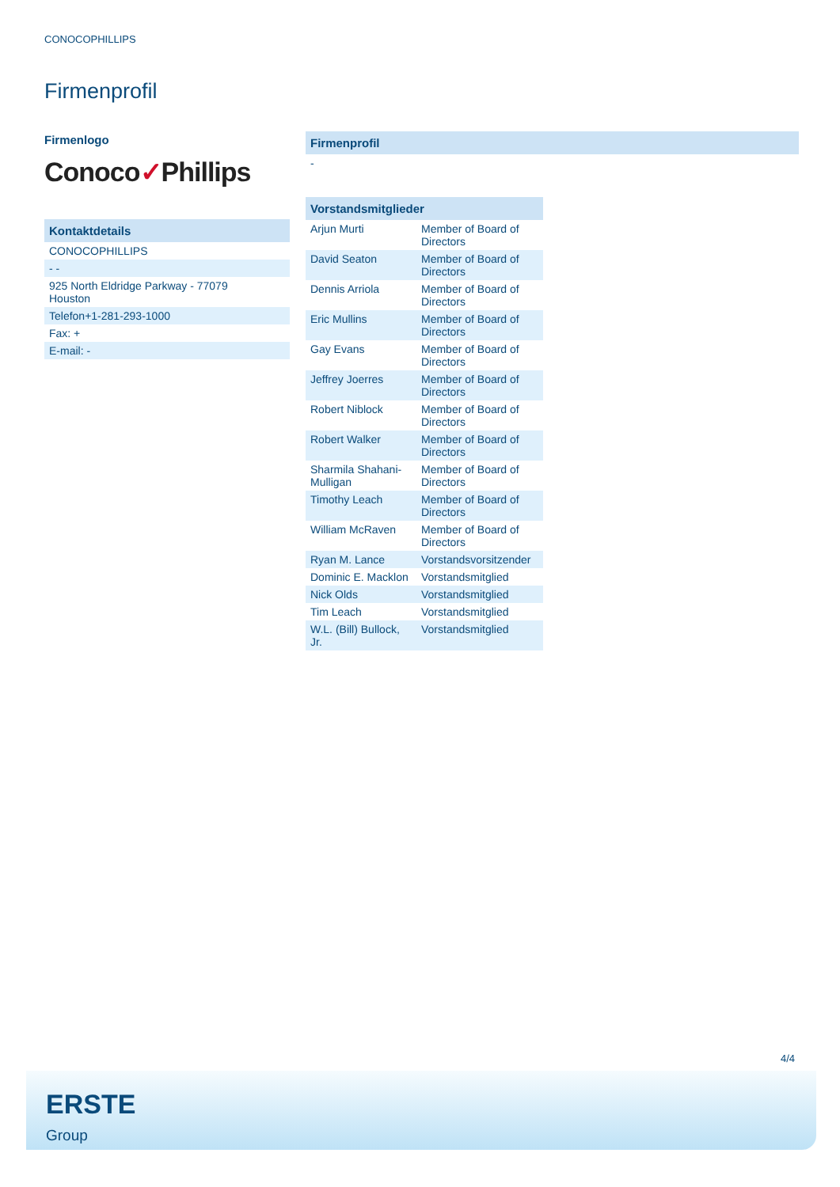CONOCOPHILLIPS
Firmenprofil
Firmenlogo
Conoco✓Phillips
| Kontaktdetails |
| --- |
| CONOCOPHILLIPS |
| - - |
| 925 North Eldridge Parkway - 77079 Houston |
| Telefon+1-281-293-1000 |
| Fax: + |
| E-mail: - |
| Firmenprofil |
| --- |
| - |
| Vorstandsmitglieder | |
| --- | --- |
| Arjun Murti | Member of Board of Directors |
| David Seaton | Member of Board of Directors |
| Dennis Arriola | Member of Board of Directors |
| Eric Mullins | Member of Board of Directors |
| Gay Evans | Member of Board of Directors |
| Jeffrey Joerres | Member of Board of Directors |
| Robert Niblock | Member of Board of Directors |
| Robert Walker | Member of Board of Directors |
| Sharmila Shahani-Mulligan | Member of Board of Directors |
| Timothy Leach | Member of Board of Directors |
| William McRaven | Member of Board of Directors |
| Ryan M. Lance | Vorstandsvorsitzender |
| Dominic E. Macklon | Vorstandsmitglied |
| Nick Olds | Vorstandsmitglied |
| Tim Leach | Vorstandsmitglied |
| W.L. (Bill) Bullock, Jr. | Vorstandsmitglied |
4/4
ERSTE
Group